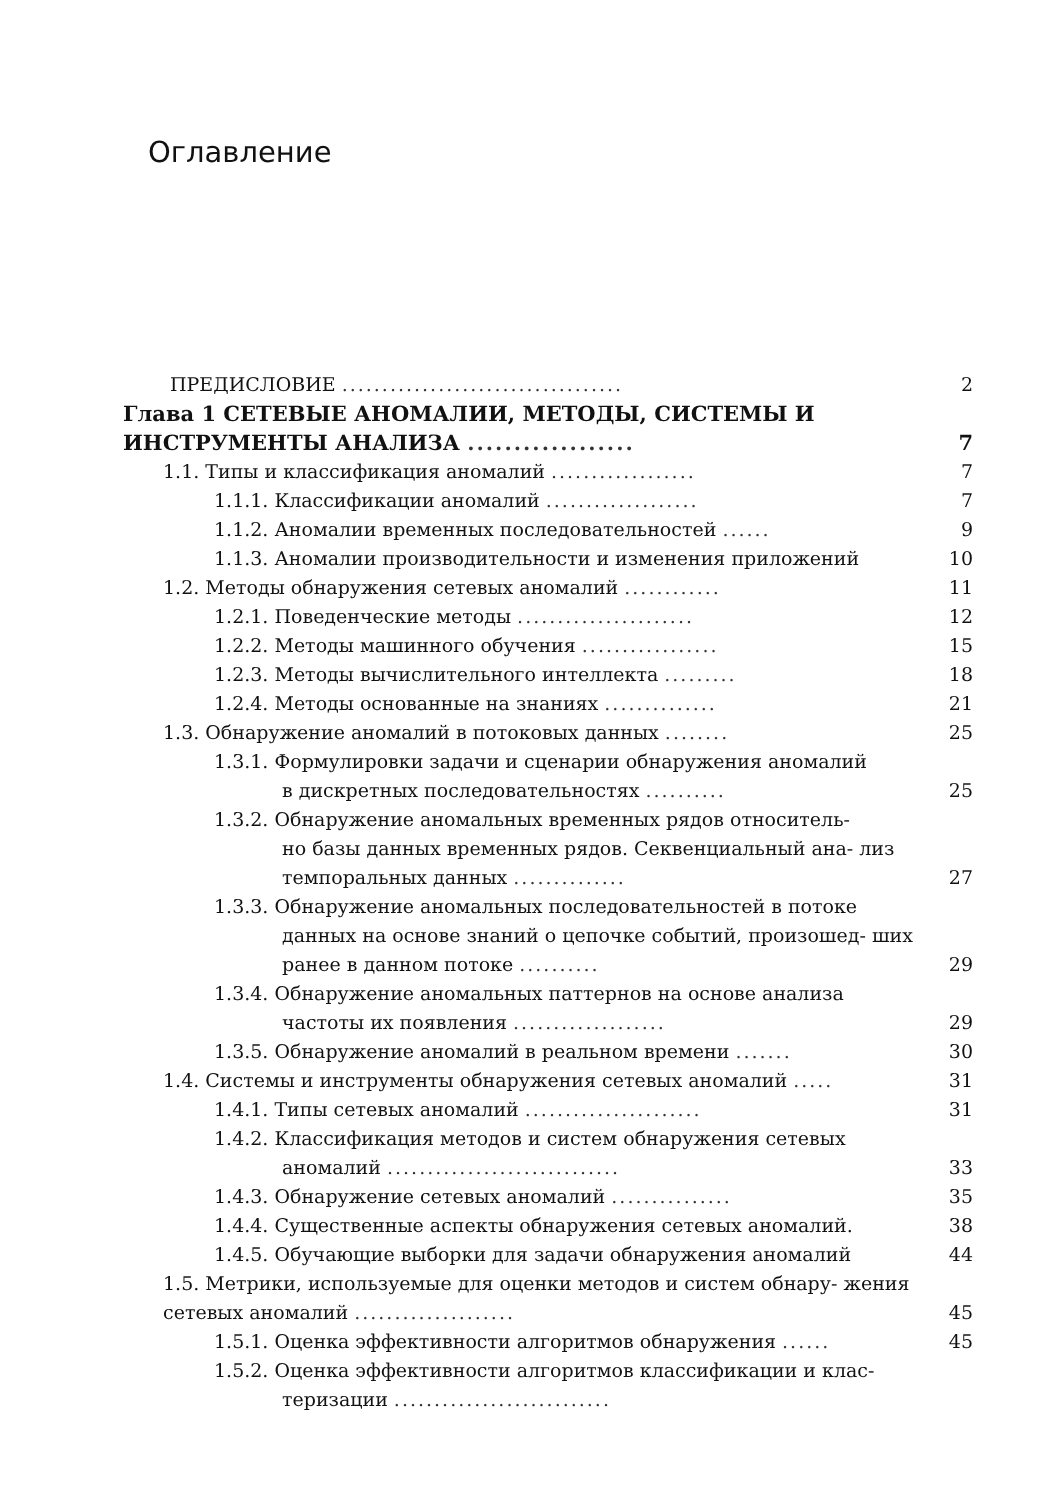Оглавление
ПРЕДИСЛОВИЕ ...................................
2
Глава 1 СЕТЕВЫЕ АНОМАЛИИ, МЕТОДЫ, СИСТЕМЫ И ИНСТРУМЕНТЫ АНАЛИЗА ..................
7
1.1. Типы и классификация аномалий ..................
7
1.1.1. Классификации аномалий ...................
7
1.1.2. Аномалии временных последовательностей ......
9
1.1.3. Аномалии производительности и изменения приложений
10
1.2. Методы обнаружения сетевых аномалий ............
11
1.2.1. Поведенческие методы ......................
12
1.2.2. Методы машинного обучения .................
15
1.2.3. Методы вычислительного интеллекта .........
18
1.2.4. Методы основанные на знаниях ..............
21
1.3. Обнаружение аномалий в потоковых данных ........
25
1.3.1. Формулировки задачи и сценарии обнаружения аномалий
в дискретных последовательностях ..........
25
1.3.2. Обнаружение аномальных временных рядов относитель-
но базы данных временных рядов. Секвенциальный ана- лиз темпоральных данных ..............
27
1.3.3. Обнаружение аномальных последовательностей в потоке
данных на основе знаний о цепочке событий, произошед- ших ранее в данном потоке ..........
29
1.3.4. Обнаружение аномальных паттернов на основе анализа
частоты их появления ...................
29
1.3.5. Обнаружение аномалий в реальном времени .......
30
1.4. Системы и инструменты обнаружения сетевых аномалий .....
31
1.4.1. Типы сетевых аномалий ......................
31
1.4.2. Классификация методов и систем обнаружения сетевых
аномалий .............................
33
1.4.3. Обнаружение сетевых аномалий ...............
35
1.4.4. Существенные аспекты обнаружения сетевых аномалий.
38
1.4.5. Обучающие выборки для задачи обнаружения аномалий
44
1.5. Метрики, используемые для оценки методов и систем обнару- жения сетевых аномалий ....................
45
1.5.1. Оценка эффективности алгоритмов обнаружения ......
45
1.5.2. Оценка эффективности алгоритмов классификации и клас-
теризации ...........................